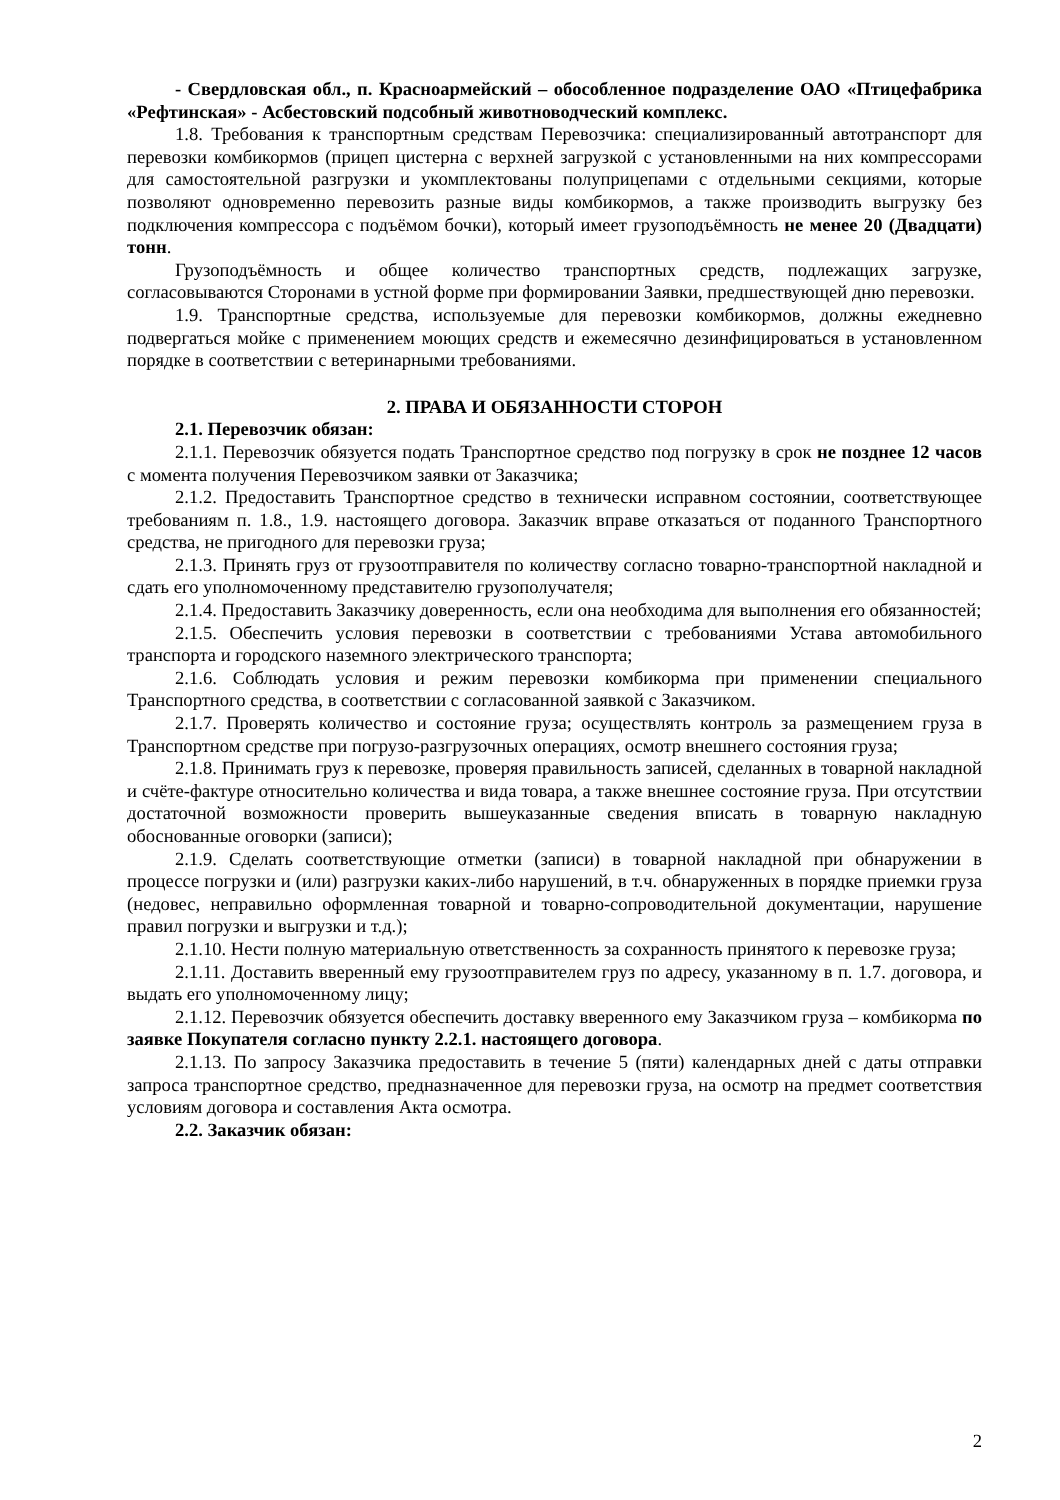- Свердловская обл., п. Красноармейский – обособленное подразделение ОАО «Птицефабрика «Рефтинская» - Асбестовский подсобный животноводческий комплекс.
1.8. Требования к транспортным средствам Перевозчика: специализированный автотранспорт для перевозки комбикормов (прицеп цистерна с верхней загрузкой с установленными на них компрессорами для самостоятельной разгрузки и укомплектованы полуприцепами с отдельными секциями, которые позволяют одновременно перевозить разные виды комбикормов, а также производить выгрузку без подключения компрессора с подъёмом бочки), который имеет грузоподъёмность не менее 20 (Двадцати) тонн.
Грузоподъёмность и общее количество транспортных средств, подлежащих загрузке, согласовываются Сторонами в устной форме при формировании Заявки, предшествующей дню перевозки.
1.9. Транспортные средства, используемые для перевозки комбикормов, должны ежедневно подвергаться мойке с применением моющих средств и ежемесячно дезинфицироваться в установленном порядке в соответствии с ветеринарными требованиями.
2. ПРАВА И ОБЯЗАННОСТИ СТОРОН
2.1. Перевозчик обязан:
2.1.1. Перевозчик обязуется подать Транспортное средство под погрузку в срок не позднее 12 часов с момента получения Перевозчиком заявки от Заказчика;
2.1.2. Предоставить Транспортное средство в технически исправном состоянии, соответствующее требованиям п. 1.8., 1.9. настоящего договора. Заказчик вправе отказаться от поданного Транспортного средства, не пригодного для перевозки груза;
2.1.3. Принять груз от грузоотправителя по количеству согласно товарно-транспортной накладной и сдать его уполномоченному представителю грузополучателя;
2.1.4. Предоставить Заказчику доверенность, если она необходима для выполнения его обязанностей;
2.1.5. Обеспечить условия перевозки в соответствии с требованиями Устава автомобильного транспорта и городского наземного электрического транспорта;
2.1.6. Соблюдать условия и режим перевозки комбикорма при применении специального Транспортного средства, в соответствии с согласованной заявкой с Заказчиком.
2.1.7. Проверять количество и состояние груза; осуществлять контроль за размещением груза в Транспортном средстве при погрузо-разгрузочных операциях, осмотр внешнего состояния груза;
2.1.8. Принимать груз к перевозке, проверяя правильность записей, сделанных в товарной накладной и счёте-фактуре относительно количества и вида товара, а также внешнее состояние груза. При отсутствии достаточной возможности проверить вышеуказанные сведения вписать в товарную накладную обоснованные оговорки (записи);
2.1.9. Сделать соответствующие отметки (записи) в товарной накладной при обнаружении в процессе погрузки и (или) разгрузки каких-либо нарушений, в т.ч. обнаруженных в порядке приемки груза (недовес, неправильно оформленная товарной и товарно-сопроводительной документации, нарушение правил погрузки и выгрузки и т.д.);
2.1.10. Нести полную материальную ответственность за сохранность принятого к перевозке груза;
2.1.11. Доставить вверенный ему грузоотправителем груз по адресу, указанному в п. 1.7. договора, и выдать его уполномоченному лицу;
2.1.12. Перевозчик обязуется обеспечить доставку вверенного ему Заказчиком груза – комбикорма по заявке Покупателя согласно пункту 2.2.1. настоящего договора.
2.1.13. По запросу Заказчика предоставить в течение 5 (пяти) календарных дней с даты отправки запроса транспортное средство, предназначенное для перевозки груза, на осмотр на предмет соответствия условиям договора и составления Акта осмотра.
2.2. Заказчик обязан:
2